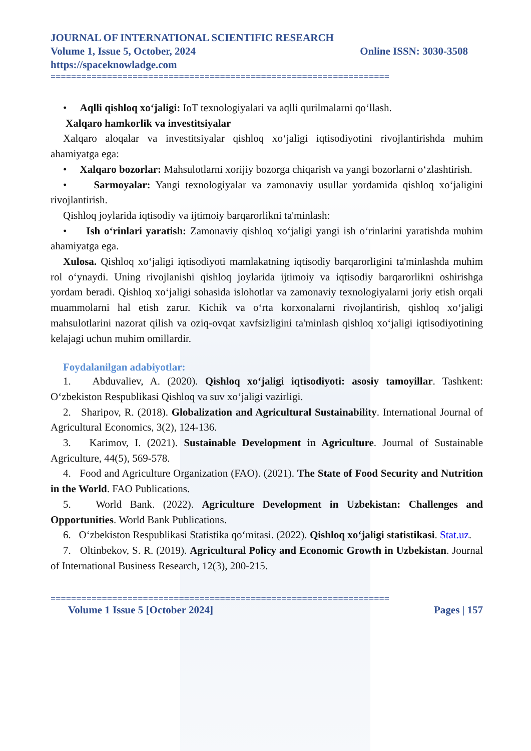JOURNAL OF INTERNATIONAL SCIENTIFIC RESEARCH
Volume 1, Issue 5, October, 2024 Online ISSN: 3030-3508
https://spaceknowladge.com
==================================================================
• Aqlli qishloq xo‘jaligi: IoT texnologiyalari va aqlli qurilmalarni qo‘llash.
Xalqaro hamkorlik va investitsiyalar
Xalqaro aloqalar va investitsiyalar qishloq xo‘jaligi iqtisodiyotini rivojlantirishda muhim ahamiyatga ega:
• Xalqaro bozorlar: Mahsulotlarni xorijiy bozorga chiqarish va yangi bozorlarni o‘zlashtirish.
• Sarmoyalar: Yangi texnologiyalar va zamonaviy usullar yordamida qishloq xo‘jaligini rivojlantirish.
Qishloq joylarida iqtisodiy va ijtimoiy barqarorlikni ta'minlash:
• Ish o‘rinlari yaratish: Zamonaviy qishloq xo‘jaligi yangi ish o‘rinlarini yaratishda muhim ahamiyatga ega.
Xulosa. Qishloq xo‘jaligi iqtisodiyoti mamlakatning iqtisodiy barqarorligini ta'minlashda muhim rol o‘ynaydi. Uning rivojlanishi qishloq joylarida ijtimoiy va iqtisodiy barqarorlikni oshirishga yordam beradi. Qishloq xo‘jaligi sohasida islohotlar va zamonaviy texnologiyalarni joriy etish orqali muammolarni hal etish zarur. Kichik va o‘rta korxonalarni rivojlantirish, qishloq xo‘jaligi mahsulotlarini nazorat qilish va oziq-ovqat xavfsizligini ta'minlash qishloq xo‘jaligi iqtisodiyotining kelajagi uchun muhim omillardir.
Foydalanilgan adabiyotlar:
1. Abduvaliev, A. (2020). Qishloq xo‘jaligi iqtisodiyoti: asosiy tamoyillar. Tashkent: O‘zbekiston Respublikasi Qishloq va suv xo‘jaligi vazirligi.
2. Sharipov, R. (2018). Globalization and Agricultural Sustainability. International Journal of Agricultural Economics, 3(2), 124-136.
3. Karimov, I. (2021). Sustainable Development in Agriculture. Journal of Sustainable Agriculture, 44(5), 569-578.
4. Food and Agriculture Organization (FAO). (2021). The State of Food Security and Nutrition in the World. FAO Publications.
5. World Bank. (2022). Agriculture Development in Uzbekistan: Challenges and Opportunities. World Bank Publications.
6. O‘zbekiston Respublikasi Statistika qo‘mitasi. (2022). Qishloq xo‘jaligi statistikasi. Stat.uz.
7. Oltinbekov, S. R. (2019). Agricultural Policy and Economic Growth in Uzbekistan. Journal of International Business Research, 12(3), 200-215.
==================================================================
Volume 1 Issue 5 [October 2024] Pages | 157